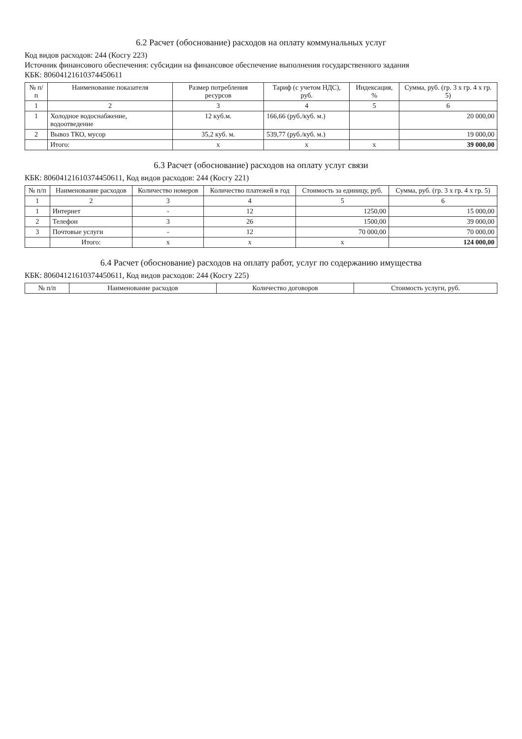6.2 Расчет (обоснование) расходов на оплату коммунальных услуг
Код видов расходов: 244 (Косгу 223)
Источник финансового обеспечения: субсидии на финансовое обеспечение выполнения государственного задания
КБК: 80604121610374450611
| № п/п | Наименование показателя | Размер потребления ресурсов | Тариф (с учетом НДС), руб. | Индексация, % | Сумма, руб. (гр. 3 x гр. 4 x гр. 5) |
| --- | --- | --- | --- | --- | --- |
| 1 | 2 | 3 | 4 | 5 | 6 |
| 1 | Холодное водоснабжение, водоотведение | 12 куб.м. | 166,66 (руб./куб. м.) | | 20 000,00 |
| 2 | Вывоз ТКО, мусор | 35,2 куб. м. | 539,77 (руб./куб. м.) | | 19 000,00 |
| | Итого: | x | x | x | 39 000,00 |
6.3 Расчет (обоснование) расходов на оплату услуг связи
КБК: 80604121610374450611, Код видов расходов: 244 (Косгу 221)
| № п/п | Наименование расходов | Количество номеров | Количество платежей в год | Стоимость за единицу, руб. | Сумма, руб. (гр. 3 x гр. 4 x гр. 5) |
| --- | --- | --- | --- | --- | --- |
| 1 | 2 | 3 | 4 | 5 | 6 |
| 1 | Интернет | - | 12 | 1250,00 | 15 000,00 |
| 2 | Телефон | 3 | 26 | 1500,00 | 39 000,00 |
| 3 | Почтовые услуги | - | 12 | 70 000,00 | 70 000,00 |
| | Итого: | x | x | x | 124 000,00 |
6.4 Расчет (обоснование) расходов на оплату работ, услуг по содержанию имущества
КБК: 80604121610374450611, Код видов расходов: 244 (Косгу 225)
| № п/п | Наименование расходов | Количество договоров | Стоимость услуги, руб. |
| --- | --- | --- | --- |